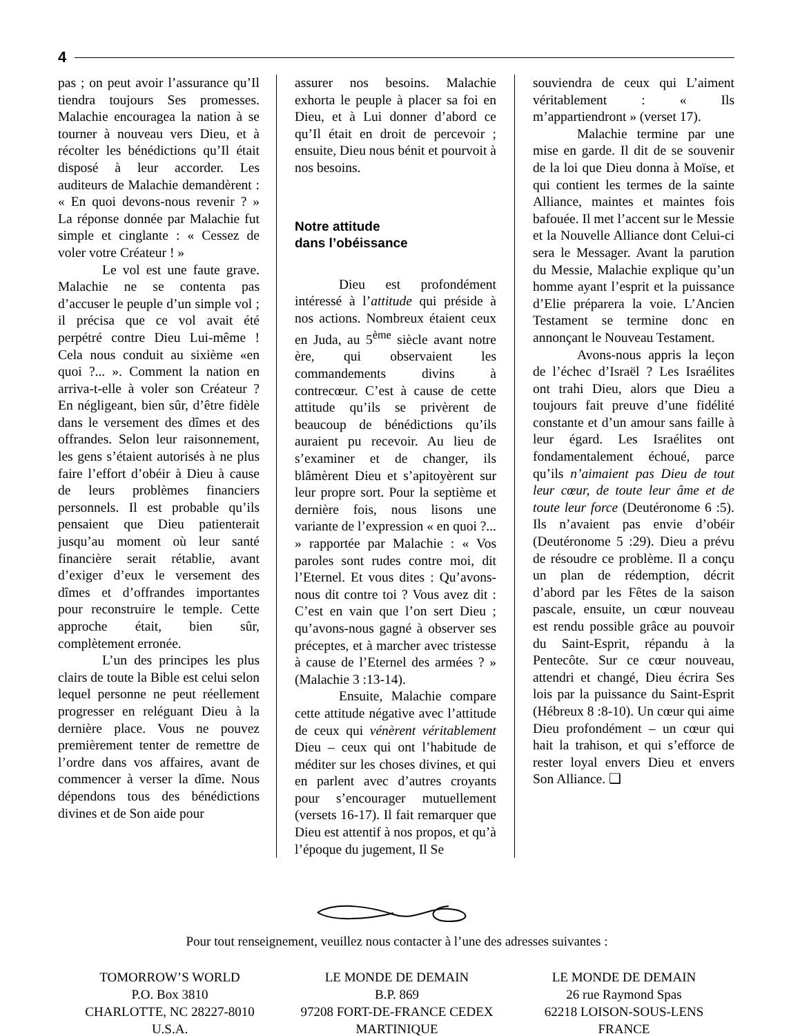4
pas ; on peut avoir l’assurance qu’Il tiendra toujours Ses promesses. Malachie encouragea la nation à se tourner à nouveau vers Dieu, et à récolter les bénédictions qu’Il était disposé à leur accorder. Les auditeurs de Malachie demandèrent : « En quoi devons-nous revenir ? » La réponse donnée par Malachie fut simple et cinglante : « Cessez de voler votre Créateur ! »
Le vol est une faute grave. Malachie ne se contenta pas d’accuser le peuple d’un simple vol ; il précisa que ce vol avait été perpétré contre Dieu Lui-même ! Cela nous conduit au sixième «en quoi ?... ». Comment la nation en arriva-t-elle à voler son Créateur ? En négligeant, bien sûr, d’être fidèle dans le versement des dîmes et des offrandes. Selon leur raisonnement, les gens s’étaient autorisés à ne plus faire l’effort d’obéir à Dieu à cause de leurs problèmes financiers personnels. Il est probable qu’ils pensaient que Dieu patienterait jusqu’au moment où leur santé financière serait rétablie, avant d’exiger d’eux le versement des dîmes et d’offrandes importantes pour reconstruire le temple. Cette approche était, bien sûr, complètement erronée.
L’un des principes les plus clairs de toute la Bible est celui selon lequel personne ne peut réellement progresser en reléguant Dieu à la dernière place. Vous ne pouvez premièrement tenter de remettre de l’ordre dans vos affaires, avant de commencer à verser la dîme. Nous dépendons tous des bénédictions divines et de Son aide pour
assurer nos besoins. Malachie exhorta le peuple à placer sa foi en Dieu, et à Lui donner d’abord ce qu’Il était en droit de percevoir ; ensuite, Dieu nous bénit et pourvoit à nos besoins.
Notre attitude
dans l’obéissance
Dieu est profondément intéressé à l’attitude qui préside à nos actions. Nombreux étaient ceux en Juda, au 5<sup>ème</sup> siècle avant notre ère, qui observaient les commandements divins à contrecœur. C’est à cause de cette attitude qu’ils se privèrent de beaucoup de bénédictions qu’ils auraient pu recevoir. Au lieu de s’examiner et de changer, ils blâmèrent Dieu et s’apitoyèrent sur leur propre sort. Pour la septième et dernière fois, nous lisons une variante de l’expression « en quoi ?... » rapportée par Malachie : « Vos paroles sont rudes contre moi, dit l’Eternel. Et vous dites : Qu’avons-nous dit contre toi ? Vous avez dit : C’est en vain que l’on sert Dieu ; qu’avons-nous gagné à observer ses préceptes, et à marcher avec tristesse à cause de l’Eternel des armées ? » (Malachie 3 :13-14).
Ensuite, Malachie compare cette attitude négative avec l’attitude de ceux qui vénèrent véritablement Dieu – ceux qui ont l’habitude de méditer sur les choses divines, et qui en parlent avec d’autres croyants pour s’encourager mutuellement (versets 16-17). Il fait remarquer que Dieu est attentif à nos propos, et qu’à l’époque du jugement, Il Se
souviendra de ceux qui L’aiment véritablement : « Ils m’appartiendront » (verset 17).
Malachie termine par une mise en garde. Il dit de se souvenir de la loi que Dieu donna à Moïse, et qui contient les termes de la sainte Alliance, maintes et maintes fois bafouée. Il met l’accent sur le Messie et la Nouvelle Alliance dont Celui-ci sera le Messager. Avant la parution du Messie, Malachie explique qu’un homme ayant l’esprit et la puissance d’Elie préparera la voie. L’Ancien Testament se termine donc en annonçant le Nouveau Testament.
Avons-nous appris la leçon de l’échec d’Israël ? Les Israélites ont trahi Dieu, alors que Dieu a toujours fait preuve d’une fidélité constante et d’un amour sans faille à leur égard. Les Israélites ont fondamentalement échoué, parce qu’ils n’aimaient pas Dieu de tout leur cœur, de toute leur âme et de toute leur force (Deutéronome 6 :5). Ils n’avaient pas envie d’obéir (Deutéronome 5 :29). Dieu a prévu de résoudre ce problème. Il a conçu un plan de rédemption, décrit d’abord par les Fêtes de la saison pascale, ensuite, un cœur nouveau est rendu possible grâce au pouvoir du Saint-Esprit, répandu à la Pentecôte. Sur ce cœur nouveau, attendri et changé, Dieu écrira Ses lois par la puissance du Saint-Esprit (Hébreux 8 :8-10). Un cœur qui aime Dieu profondément – un cœur qui hait la trahison, et qui s’efforce de rester loyal envers Dieu et envers Son Alliance. ❑
Pour tout renseignement, veuillez nous contacter à l’une des adresses suivantes :
TOMORROW’S WORLD
P.O. Box 3810
CHARLOTTE, NC 28227-8010
U.S.A.
LE MONDE DE DEMAIN
B.P. 869
97208 FORT-DE-FRANCE CEDEX
MARTINIQUE
LE MONDE DE DEMAIN
26 rue Raymond Spas
62218 LOISON-SOUS-LENS
FRANCE